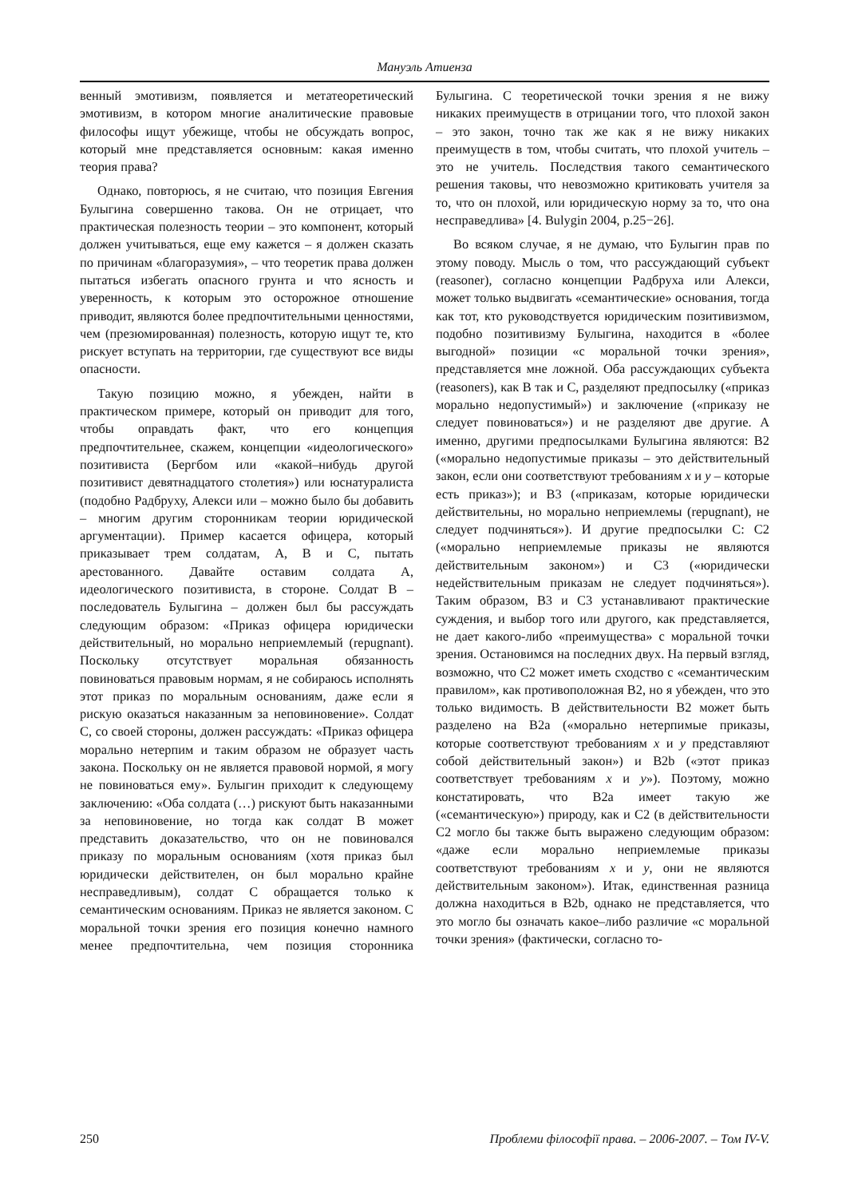Мануэль Атиенза
венный эмотивизм, появляется и метатеоретический эмотивизм, в котором многие аналитические правовые философы ищут убежище, чтобы не обсуждать вопрос, который мне представляется основным: какая именно теория права?
Однако, повторюсь, я не считаю, что позиция Евгения Булыгина совершенно такова. Он не отрицает, что практическая полезность теории – это компонент, который должен учитываться, еще ему кажется – я должен сказать по причинам «благоразумия», – что теоретик права должен пытаться избегать опасного грунта и что ясность и уверенность, к которым это осторожное отношение приводит, являются более предпочтительными ценностями, чем (презюмированная) полезность, которую ищут те, кто рискует вступать на территории, где существуют все виды опасности.
Такую позицию можно, я убежден, найти в практическом примере, который он приводит для того, чтобы оправдать факт, что его концепция предпочтительнее, скажем, концепции «идеологического» позитивиста (Бергбом или «какой–нибудь другой позитивист девятнадцатого столетия») или юснатуралиста (подобно Радбруху, Алекси или – можно было бы добавить – многим другим сторонникам теории юридической аргументации). Пример касается офицера, который приказывает трем солдатам, A, B и C, пытать арестованного. Давайте оставим солдата A, идеологического позитивиста, в стороне. Солдат B – последователь Булыгина – должен был бы рассуждать следующим образом: «Приказ офицера юридически действительный, но морально неприемлемый (repugnant). Поскольку отсутствует моральная обязанность повиноваться правовым нормам, я не собираюсь исполнять этот приказ по моральным основаниям, даже если я рискую оказаться наказанным за неповиновение». Солдат C, со своей стороны, должен рассуждать: «Приказ офицера морально нетерпим и таким образом не образует часть закона. Поскольку он не является правовой нормой, я могу не повиноваться ему». Булыгин приходит к следующему заключению: «Оба солдата (…) рискуют быть наказанными за неповиновение, но тогда как солдат B может представить доказательство, что он не повиновался приказу по моральным основаниям (хотя приказ был юридически действителен, он был морально крайне несправедливым), солдат C обращается только к семантическим основаниям. Приказ не является законом. С моральной точки зрения его позиция конечно намного менее предпочтительна, чем позиция сторонника Булыгина. С теоретической точки зрения я не вижу никаких преимуществ в отрицании того, что плохой закон – это закон, точно так же как я не вижу никаких преимуществ в том, чтобы считать, что плохой учитель – это не учитель. Последствия такого семантического решения таковы, что невозможно критиковать учителя за то, что он плохой, или юридическую норму за то, что она несправедлива» [4. Bulygin 2004, p.25−26].
Во всяком случае, я не думаю, что Булыгин прав по этому поводу. Мысль о том, что рассуждающий субъект (reasoner), согласно концепции Радбруха или Алекси, может только выдвигать «семантические» основания, тогда как тот, кто руководствуется юридическим позитивизмом, подобно позитивизму Булыгина, находится в «более выгодной» позиции «с моральной точки зрения», представляется мне ложной. Оба рассуждающих субъекта (reasoners), как B так и C, разделяют предпосылку («приказ морально недопустимый») и заключение («приказу не следует повиноваться») и не разделяют две другие. А именно, другими предпосылками Булыгина являются: B2 («морально недопустимые приказы – это действительный закон, если они соответствуют требованиям x и y – которые есть приказ»); и B3 («приказам, которые юридически действительны, но морально неприемлемы (repugnant), не следует подчиняться»). И другие предпосылки C: C2 («морально неприемлемые приказы не являются действительным законом») и C3 («юридически недействительным приказам не следует подчиняться»). Таким образом, B3 и C3 устанавливают практические суждения, и выбор того или другого, как представляется, не дает какого-либо «преимущества» с моральной точки зрения. Остановимся на последних двух. На первый взгляд, возможно, что C2 может иметь сходство с «семантическим правилом», как противоположная B2, но я убежден, что это только видимость. В действительности B2 может быть разделено на B2a («морально нетерпимые приказы, которые соответствуют требованиям x и y представляют собой действительный закон») и B2b («этот приказ соответствует требованиям x и y»). Поэтому, можно констатировать, что B2a имеет такую же («семантическую») природу, как и C2 (в действительности C2 могло бы также быть выражено следующим образом: «даже если морально неприемлемые приказы соответствуют требованиям x и y, они не являются действительным законом»). Итак, единственная разница должна находиться в B2b, однако не представляется, что это могло бы означать какое–либо различие «с моральной точки зрения» (фактически, согласно то-
250 Проблеми філософії права. – 2006-2007. – Том IV-V.